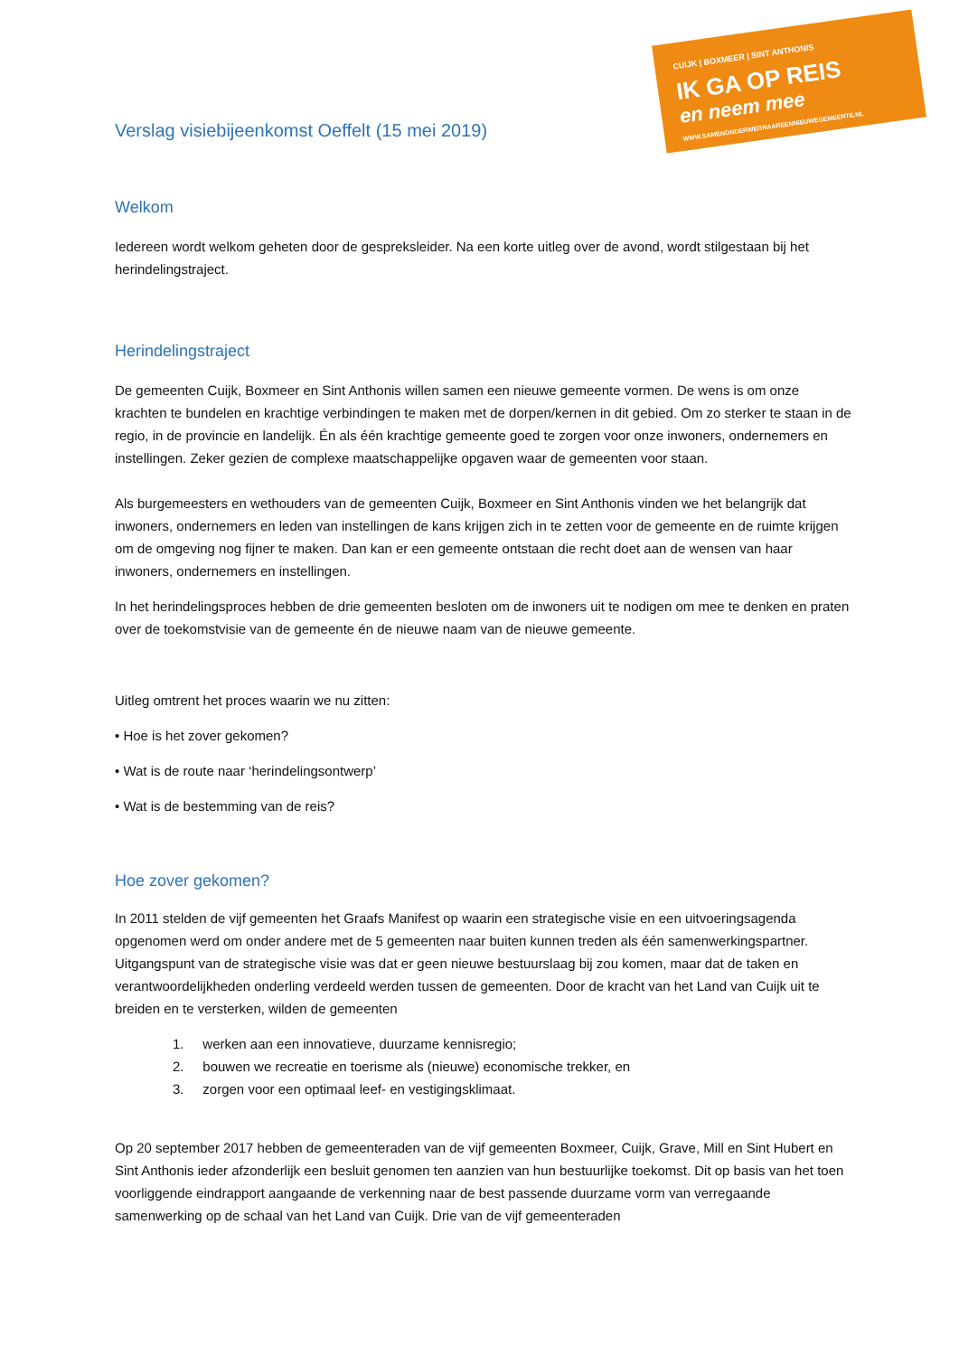CUIJK | BOXMEER | SINT ANTHONIS
IK GA OP REIS
en neem mee
WWW.SAMENONDERWEGNAAREENNIEUWEGEMEENTE.NL
Verslag visiebijeenkomst Oeffelt (15 mei 2019)
Welkom
Iedereen wordt welkom geheten door de gespreksleider. Na een korte uitleg over de avond, wordt stilgestaan bij het herindelingstraject.
Herindelingstraject
De gemeenten Cuijk, Boxmeer en Sint Anthonis willen samen een nieuwe gemeente vormen. De wens is om onze krachten te bundelen en krachtige verbindingen te maken met de dorpen/kernen in dit gebied. Om zo sterker te staan in de regio, in de provincie en landelijk. Én als één krachtige gemeente goed te zorgen voor onze inwoners, ondernemers en instellingen. Zeker gezien de complexe maatschappelijke opgaven waar de gemeenten voor staan.
Als burgemeesters en wethouders van de gemeenten Cuijk, Boxmeer en Sint Anthonis vinden we het belangrijk dat inwoners, ondernemers en leden van instellingen de kans krijgen zich in te zetten voor de gemeente en de ruimte krijgen om de omgeving nog fijner te maken. Dan kan er een gemeente ontstaan die recht doet aan de wensen van haar inwoners, ondernemers en instellingen.
In het herindelingsproces hebben de drie gemeenten besloten om de inwoners uit te nodigen om mee te denken en praten over de toekomstvisie van de gemeente én de nieuwe naam van de nieuwe gemeente.
Uitleg omtrent het proces waarin we nu zitten:
• Hoe is het zover gekomen?
• Wat is de route naar ‘herindelingsontwerp’
• Wat is de bestemming van de reis?
Hoe zover gekomen?
In 2011 stelden de vijf gemeenten het Graafs Manifest op waarin een strategische visie en een uitvoeringsagenda opgenomen werd om onder andere met de 5 gemeenten naar buiten kunnen treden als één samenwerkingspartner. Uitgangspunt van de strategische visie was dat er geen nieuwe bestuurslaag bij zou komen, maar dat de taken en verantwoordelijkheden onderling verdeeld werden tussen de gemeenten. Door de kracht van het Land van Cuijk uit te breiden en te versterken, wilden de gemeenten
1. werken aan een innovatieve, duurzame kennisregio;
2. bouwen we recreatie en toerisme als (nieuwe) economische trekker, en
3. zorgen voor een optimaal leef- en vestigingsklimaat.
Op 20 september 2017 hebben de gemeenteraden van de vijf gemeenten Boxmeer, Cuijk, Grave, Mill en Sint Hubert en Sint Anthonis ieder afzonderlijk een besluit genomen ten aanzien van hun bestuurlijke toekomst. Dit op basis van het toen voorliggende eindrapport aangaande de verkenning naar de best passende duurzame vorm van verregaande samenwerking op de schaal van het Land van Cuijk. Drie van de vijf gemeenteraden